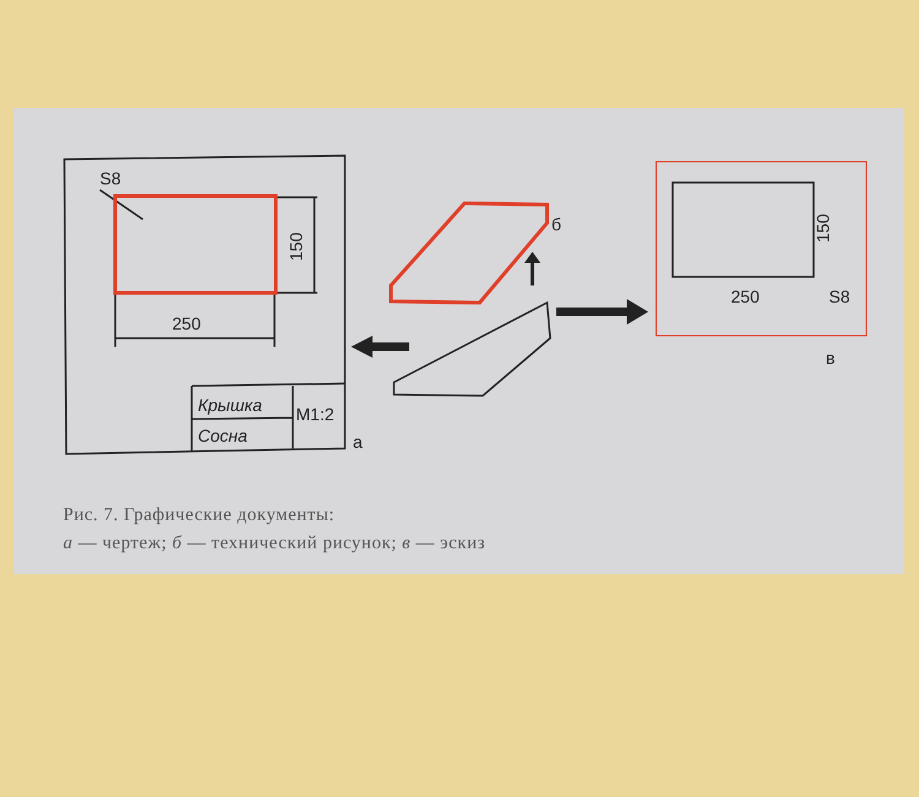S8
250
150
Крышка
M1:2
Сосна
а
б
250
S8
150
в
Рис. 7. Графические документы:
а — чертеж; б — технический рисунок; в — эскиз